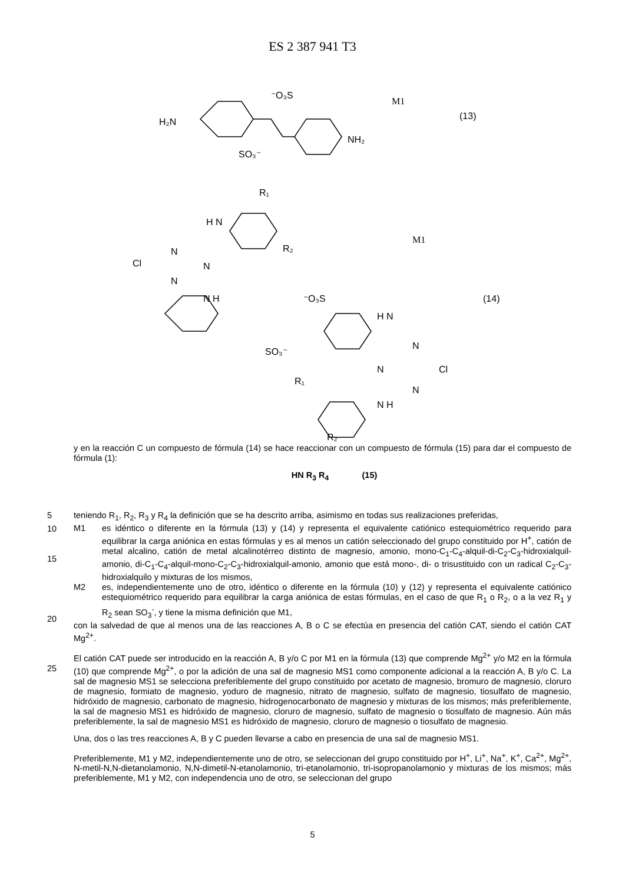ES 2 387 941 T3
H₂N
NH₂
⁻O₃S
SO₃⁻
M1
(13)
R₁
H N
R₂
M1
Cl
N
N
N
N H
⁻O₃S
SO₃⁻
(14)
H N
N
N
Cl
N
R₁
N H
R₂
y en la reacción C un compuesto de fórmula (14) se hace reaccionar con un compuesto de fórmula (15) para dar el compuesto de fórmula (1):
HN R<sub>3</sub> R<sub>4</sub> (15)
5
teniendo R<sub>1</sub>, R<sub>2</sub>, R<sub>3</sub> y R<sub>4</sub> la definición que se ha descrito arriba, asimismo en todas sus realizaciones preferidas,
M1 es idéntico o diferente en la fórmula (13) y (14) y representa el equivalente catiónico estequiométrico requerido para equilibrar la carga aniónica en estas fórmulas y es al menos un catión seleccionado del grupo constituido por H<sup>+</sup>, catión de metal alcalino, catión de metal alcalinotérreo distinto de magnesio, amonio, mono-C<sub>1</sub>-C<sub>4</sub>-alquil-di-C<sub>2</sub>-C<sub>3</sub>-hidroxialquil-amonio, di-C<sub>1</sub>-C<sub>4</sub>-alquil-mono-C<sub>2</sub>-C<sub>3</sub>-hidroxialquil-amonio, amonio que está mono-, di- o trisustituido con un radical C<sub>2</sub>-C<sub>3</sub>-hidroxialquilo y mixturas de los mismos,
M2 es, independientemente uno de otro, idéntico o diferente en la fórmula (10) y (12) y representa el equivalente catiónico estequiométrico requerido para equilibrar la carga aniónica de estas fórmulas, en el caso de que R<sub>1</sub> o R<sub>2</sub>, o a la vez R<sub>1</sub> y R<sub>2</sub> sean SO<sub>3</sub><sup>-</sup>, y tiene la misma definición que M1,
con la salvedad de que al menos una de las reacciones A, B o C se efectúa en presencia del catión CAT, siendo el catión CAT Mg<sup>2+</sup>.
El catión CAT puede ser introducido en la reacción A, B y/o C por M1 en la fórmula (13) que comprende Mg<sup>2+</sup> y/o M2 en la fórmula (10) que comprende Mg<sup>2+</sup>, o por la adición de una sal de magnesio MS1 como componente adicional a la reacción A, B y/o C. La sal de magnesio MS1 se selecciona preferiblemente del grupo constituido por acetato de magnesio, bromuro de magnesio, cloruro de magnesio, formiato de magnesio, yoduro de magnesio, nitrato de magnesio, sulfato de magnesio, tiosulfato de magnesio, hidróxido de magnesio, carbonato de magnesio, hidrogenocarbonato de magnesio y mixturas de los mismos; más preferiblemente, la sal de magnesio MS1 es hidróxido de magnesio, cloruro de magnesio, sulfato de magnesio o tiosulfato de magnesio. Aún más preferiblemente, la sal de magnesio MS1 es hidróxido de magnesio, cloruro de magnesio o tiosulfato de magnesio.
Una, dos o las tres reacciones A, B y C pueden llevarse a cabo en presencia de una sal de magnesio MS1.
Preferiblemente, M1 y M2, independientemente uno de otro, se seleccionan del grupo constituido por H<sup>+</sup>, Li<sup>+</sup>, Na<sup>+</sup>, K<sup>+</sup>, Ca<sup>2+</sup>, Mg<sup>2+</sup>, N-metil-N,N-dietanolamonio, N,N-dimetil-N-etanolamonio, tri-etanolamonio, tri-isopropanolamonio y mixturas de los mismos; más preferiblemente, M1 y M2, con independencia uno de otro, se seleccionan del grupo
10
15
20
25
5